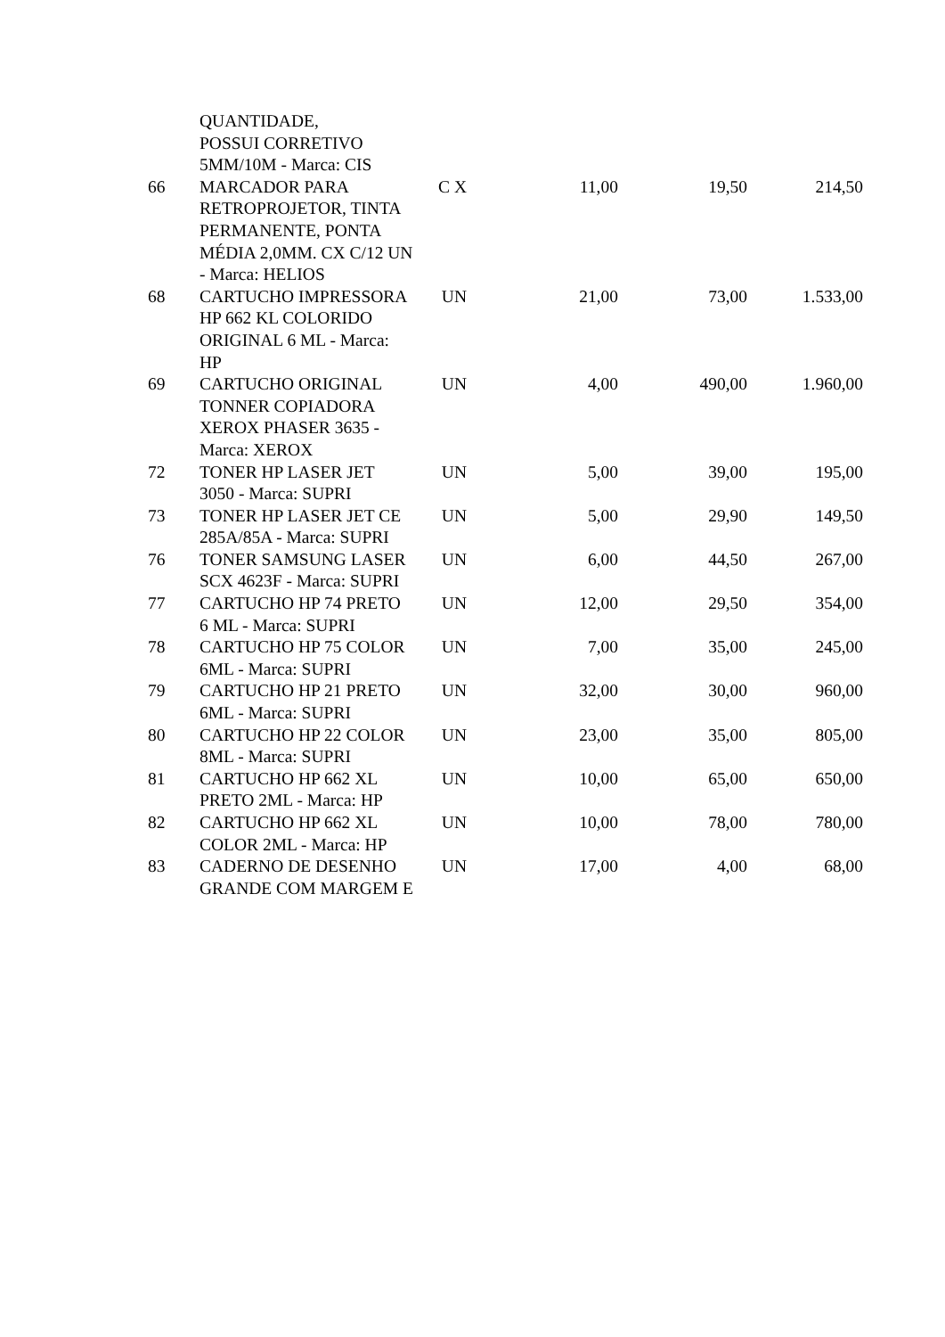| | QUANTIDADE, POSSUI CORRETIVO 5MM/10M - Marca: CIS | | | | |
| 66 | MARCADOR PARA RETROPROJETOR, TINTA PERMANENTE, PONTA MÉDIA 2,0MM. CX C/12 UN - Marca: HELIOS | C X | 11,00 | 19,50 | 214,50 |
| 68 | CARTUCHO IMPRESSORA HP 662 KL COLORIDO ORIGINAL 6 ML - Marca: HP | UN | 21,00 | 73,00 | 1.533,00 |
| 69 | CARTUCHO ORIGINAL TONNER COPIADORA XEROX PHASER 3635 - Marca: XEROX | UN | 4,00 | 490,00 | 1.960,00 |
| 72 | TONER HP LASER JET 3050 - Marca: SUPRI | UN | 5,00 | 39,00 | 195,00 |
| 73 | TONER HP LASER JET CE 285A/85A - Marca: SUPRI | UN | 5,00 | 29,90 | 149,50 |
| 76 | TONER SAMSUNG LASER SCX 4623F - Marca: SUPRI | UN | 6,00 | 44,50 | 267,00 |
| 77 | CARTUCHO HP 74 PRETO 6 ML - Marca: SUPRI | UN | 12,00 | 29,50 | 354,00 |
| 78 | CARTUCHO HP 75 COLOR 6ML - Marca: SUPRI | UN | 7,00 | 35,00 | 245,00 |
| 79 | CARTUCHO HP 21 PRETO 6ML - Marca: SUPRI | UN | 32,00 | 30,00 | 960,00 |
| 80 | CARTUCHO HP 22 COLOR 8ML - Marca: SUPRI | UN | 23,00 | 35,00 | 805,00 |
| 81 | CARTUCHO HP 662 XL PRETO 2ML - Marca: HP | UN | 10,00 | 65,00 | 650,00 |
| 82 | CARTUCHO HP 662 XL COLOR 2ML - Marca: HP | UN | 10,00 | 78,00 | 780,00 |
| 83 | CADERNO DE DESENHO GRANDE COM MARGEM E | UN | 17,00 | 4,00 | 68,00 |